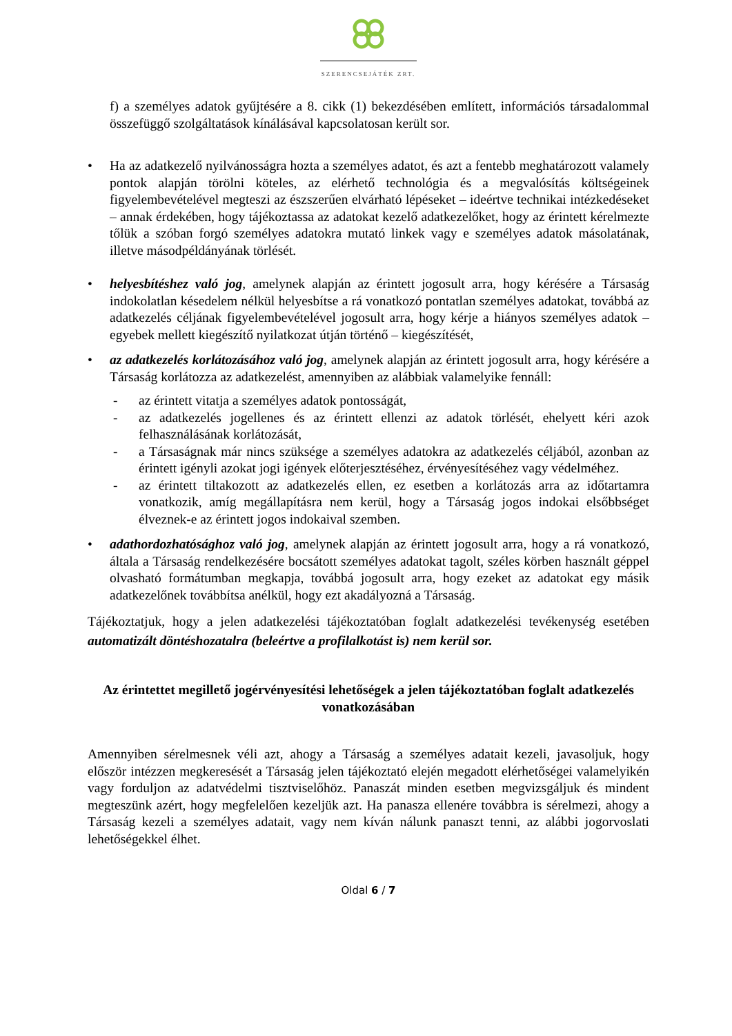SZERENCSEJÁTÉK ZRT.
f) a személyes adatok gyűjtésére a 8. cikk (1) bekezdésében említett, információs társadalommal összefüggő szolgáltatások kínálásával kapcsolatosan került sor.
• Ha az adatkezelő nyilvánosságra hozta a személyes adatot, és azt a fentebb meghatározott valamely pontok alapján törölni köteles, az elérhető technológia és a megvalósítás költségeinek figyelembevételével megteszi az észszerűen elvárható lépéseket – ideértve technikai intézkedéseket – annak érdekében, hogy tájékoztassa az adatokat kezelő adatkezelőket, hogy az érintett kérelmezte tőlük a szóban forgó személyes adatokra mutató linkek vagy e személyes adatok másolatának, illetve másodpéldányának törlését.
• helyesbítéshez való jog, amelynek alapján az érintett jogosult arra, hogy kérésére a Társaság indokolatlan késedelem nélkül helyesbítse a rá vonatkozó pontatlan személyes adatokat, továbbá az adatkezelés céljának figyelembevételével jogosult arra, hogy kérje a hiányos személyes adatok – egyebek mellett kiegészítő nyilatkozat útján történő – kiegészítését,
• az adatkezelés korlátozásához való jog, amelynek alapján az érintett jogosult arra, hogy kérésére a Társaság korlátozza az adatkezelést, amennyiben az alábbiak valamelyike fennáll:
- az érintett vitatja a személyes adatok pontosságát,
- az adatkezelés jogellenes és az érintett ellenzi az adatok törlését, ehelyett kéri azok felhasználásának korlátozását,
- a Társaságnak már nincs szüksége a személyes adatokra az adatkezelés céljából, azonban az érintett igényli azokat jogi igények előterjesztéséhez, érvényesítéséhez vagy védelméhez.
- az érintett tiltakozott az adatkezelés ellen, ez esetben a korlátozás arra az időtartamra vonatkozik, amíg megállapításra nem kerül, hogy a Társaság jogos indokai elsőbbséget élveznek-e az érintett jogos indokaival szemben.
• adathordozhatósághoz való jog, amelynek alapján az érintett jogosult arra, hogy a rá vonatkozó, általa a Társaság rendelkezésére bocsátott személyes adatokat tagolt, széles körben használt géppel olvasható formátumban megkapja, továbbá jogosult arra, hogy ezeket az adatokat egy másik adatkezelőnek továbbítsa anélkül, hogy ezt akadályozná a Társaság.
Tájékoztatjuk, hogy a jelen adatkezelési tájékoztatóban foglalt adatkezelési tevékenység esetében automatizált döntéshozatalra (beleértve a profilalkotást is) nem kerül sor.
Az érintettet megillető jogérvényesítési lehetőségek a jelen tájékoztatóban foglalt adatkezelés vonatkozásában
Amennyiben sérelmesnek véli azt, ahogy a Társaság a személyes adatait kezeli, javasoljuk, hogy először intézzen megkeresését a Társaság jelen tájékoztató elején megadott elérhetőségei valamelyikén vagy forduljon az adatvédelmi tisztviselőhöz. Panaszát minden esetben megvizsgáljuk és mindent megteszünk azért, hogy megfelelően kezeljük azt. Ha panasza ellenére továbbra is sérelmezi, ahogy a Társaság kezeli a személyes adatait, vagy nem kíván nálunk panaszt tenni, az alábbi jogorvoslati lehetőségekkel élhet.
Oldal 6 / 7